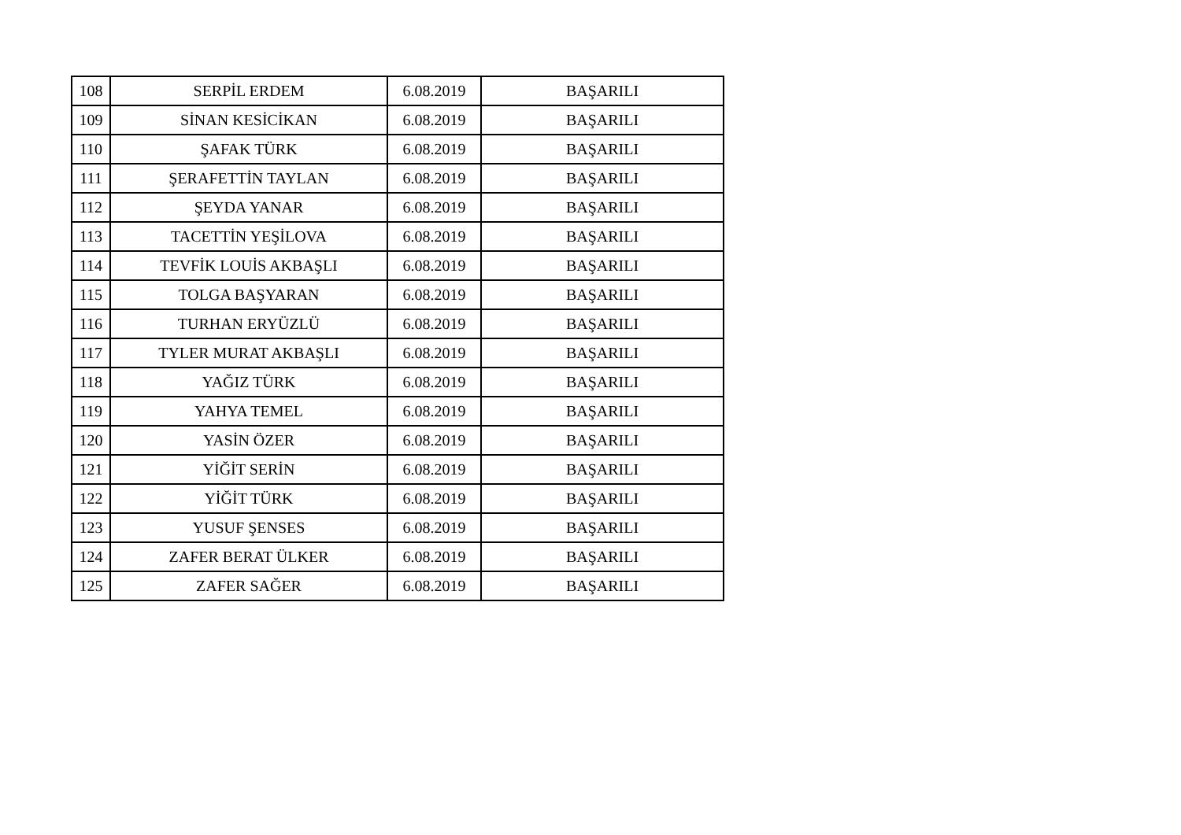| 108 | SERPİL ERDEM | 6.08.2019 | BAŞARILI |
| 109 | SİNAN KESİCİKAN | 6.08.2019 | BAŞARILI |
| 110 | ŞAFAK TÜRK | 6.08.2019 | BAŞARILI |
| 111 | ŞERAFETTİN TAYLAN | 6.08.2019 | BAŞARILI |
| 112 | ŞEYDA YANAR | 6.08.2019 | BAŞARILI |
| 113 | TACETTİN YEŞİLOVA | 6.08.2019 | BAŞARILI |
| 114 | TEVFİK LOUİS AKBAŞLI | 6.08.2019 | BAŞARILI |
| 115 | TOLGA BAŞYARAN | 6.08.2019 | BAŞARILI |
| 116 | TURHAN ERYÜZLÜ | 6.08.2019 | BAŞARILI |
| 117 | TYLER MURAT AKBAŞLI | 6.08.2019 | BAŞARILI |
| 118 | YAĞIZ TÜRK | 6.08.2019 | BAŞARILI |
| 119 | YAHYA TEMEL | 6.08.2019 | BAŞARILI |
| 120 | YASİN ÖZER | 6.08.2019 | BAŞARILI |
| 121 | YİĞİT SERİN | 6.08.2019 | BAŞARILI |
| 122 | YİĞİT TÜRK | 6.08.2019 | BAŞARILI |
| 123 | YUSUF ŞENSES | 6.08.2019 | BAŞARILI |
| 124 | ZAFER BERAT ÜLKER | 6.08.2019 | BAŞARILI |
| 125 | ZAFER SAĞER | 6.08.2019 | BAŞARILI |